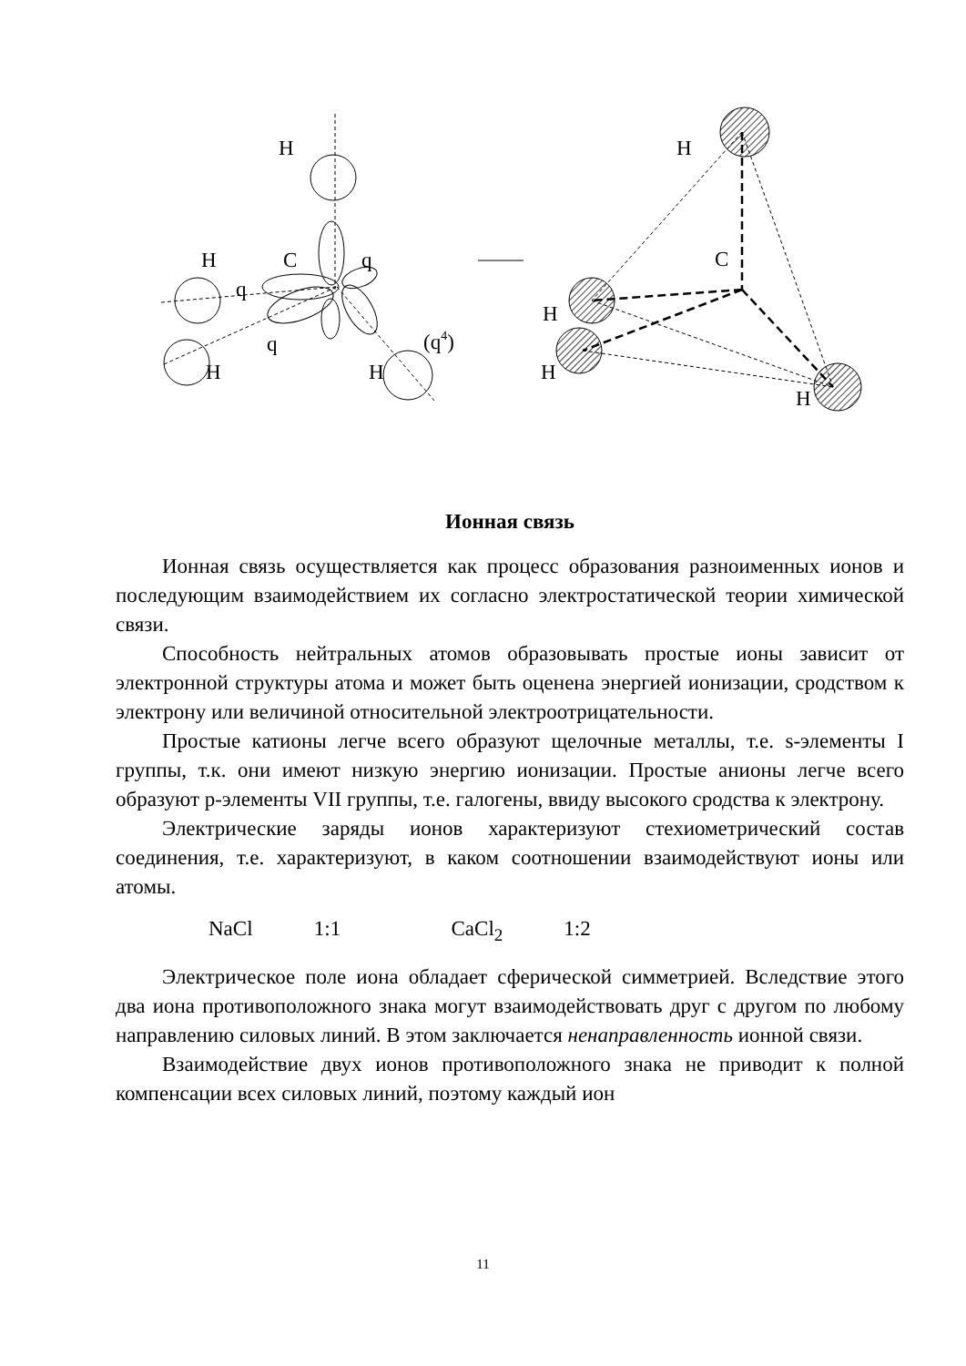H
H
C
q
q
q
H
H
(q4)
H
C
H
H
H
Ионная связь
Ионная связь осуществляется как процесс образования разноименных ионов и последующим взаимодействием их согласно электростатической теории химической связи.
Способность нейтральных атомов образовывать простые ионы зависит от электронной структуры атома и может быть оценена энергией ионизации, сродством к электрону или величиной относительной электроотрицательности.
Простые катионы легче всего образуют щелочные металлы, т.е. s-элементы I группы, т.к. они имеют низкую энергию ионизации. Простые анионы легче всего образуют p-элементы VII группы, т.е. галогены, ввиду высокого сродства к электрону.
Электрические заряды ионов характеризуют стехиометрический состав соединения, т.е. характеризуют, в каком соотношении взаимодействуют ионы или атомы.
NaCl 1:1 CaCl<sub>2</sub> 1:2
Электрическое поле иона обладает сферической симметрией. Вследствие этого два иона противоположного знака могут взаимодействовать друг с другом по любому направлению силовых линий. В этом заключается ненаправленность ионной связи.
Взаимодействие двух ионов противоположного знака не приводит к полной компенсации всех силовых линий, поэтому каждый ион
11